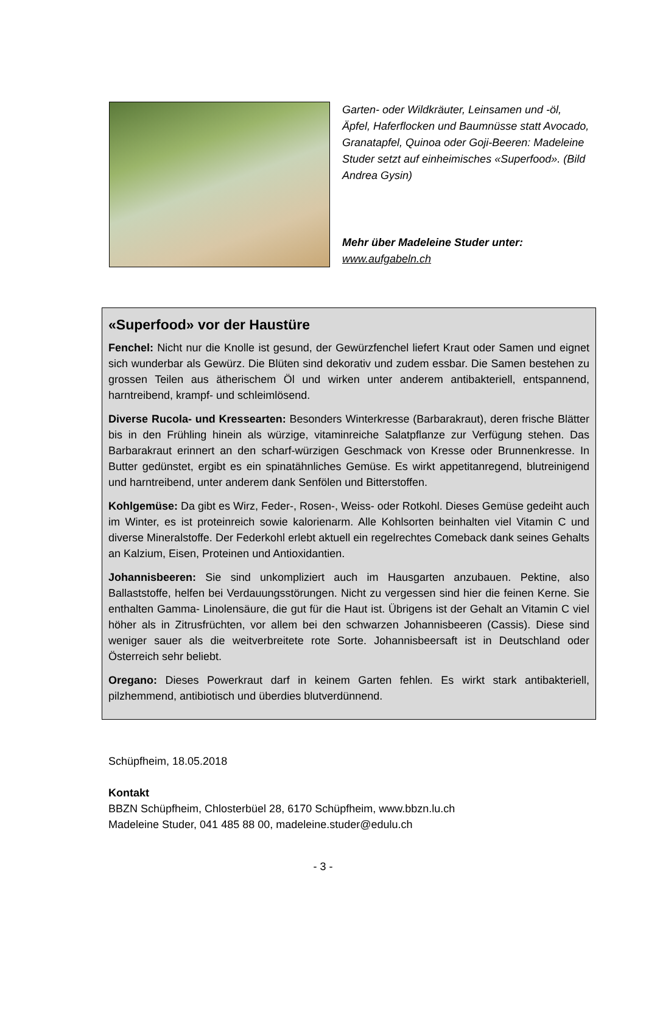Garten- oder Wildkräuter, Leinsamen und -öl, Äpfel, Haferflocken und Baumnüsse statt Avocado, Granatapfel, Quinoa oder Goji-Beeren: Madeleine Studer setzt auf einheimisches «Superfood». (Bild Andrea Gysin)
Mehr über Madeleine Studer unter:
www.aufgabeln.ch
«Superfood» vor der Haustüre
Fenchel: Nicht nur die Knolle ist gesund, der Gewürzfenchel liefert Kraut oder Samen und eignet sich wunderbar als Gewürz. Die Blüten sind dekorativ und zudem essbar. Die Samen bestehen zu grossen Teilen aus ätherischem Öl und wirken unter anderem antibakteriell, entspannend, harntreibend, krampf- und schleimlösend.
Diverse Rucola- und Kressearten: Besonders Winterkresse (Barbarakraut), deren frische Blätter bis in den Frühling hinein als würzige, vitaminreiche Salatpflanze zur Verfügung stehen. Das Barbarakraut erinnert an den scharf-würzigen Geschmack von Kresse oder Brunnenkresse. In Butter gedünstet, ergibt es ein spinatähnliches Gemüse. Es wirkt appetitanregend, blutreinigend und harntreibend, unter anderem dank Senfölen und Bitterstoffen.
Kohlgemüse: Da gibt es Wirz, Feder-, Rosen-, Weiss- oder Rotkohl. Dieses Gemüse gedeiht auch im Winter, es ist proteinreich sowie kalorienarm. Alle Kohlsorten beinhalten viel Vitamin C und diverse Mineralstoffe. Der Federkohl erlebt aktuell ein regelrechtes Comeback dank seines Gehalts an Kalzium, Eisen, Proteinen und Antioxidantien.
Johannisbeeren: Sie sind unkompliziert auch im Hausgarten anzubauen. Pektine, also Ballaststoffe, helfen bei Verdauungsstörungen. Nicht zu vergessen sind hier die feinen Kerne. Sie enthalten Gamma- Linolensäure, die gut für die Haut ist. Übrigens ist der Gehalt an Vitamin C viel höher als in Zitrusfrüchten, vor allem bei den schwarzen Johannisbeeren (Cassis). Diese sind weniger sauer als die weitverbreitete rote Sorte. Johannisbeersaft ist in Deutschland oder Österreich sehr beliebt.
Oregano: Dieses Powerkraut darf in keinem Garten fehlen. Es wirkt stark antibakteriell, pilzhemmend, antibiotisch und überdies blutverdünnend.
Schüpfheim, 18.05.2018
Kontakt
BBZN Schüpfheim, Chlosterbüel 28, 6170 Schüpfheim, www.bbzn.lu.ch
Madeleine Studer, 041 485 88 00, madeleine.studer@edulu.ch
- 3 -